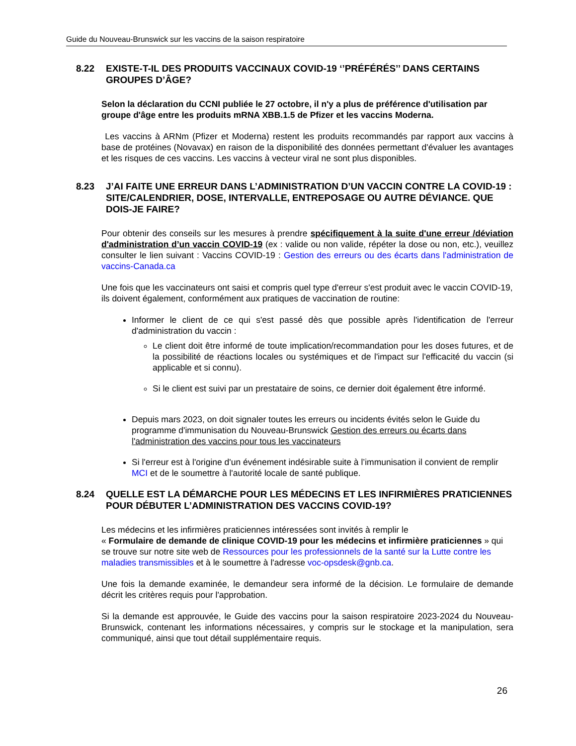Guide du Nouveau-Brunswick sur les vaccins de la saison respiratoire
8.22 EXISTE-T-IL DES PRODUITS VACCINAUX COVID-19 ‘’PRÉFÉRÉS’’ DANS CERTAINS GROUPES D’ÂGE?
Selon la déclaration du CCNI publiée le 27 octobre, il n'y a plus de préférence d'utilisation par groupe d'âge entre les produits mRNA XBB.1.5 de Pfizer et les vaccins Moderna.
Les vaccins à ARNm (Pfizer et Moderna) restent les produits recommandés par rapport aux vaccins à base de protéines (Novavax) en raison de la disponibilité des données permettant d'évaluer les avantages et les risques de ces vaccins. Les vaccins à vecteur viral ne sont plus disponibles.
8.23 J’AI FAITE UNE ERREUR DANS L’ADMINISTRATION D’UN VACCIN CONTRE LA COVID-19 : SITE/CALENDRIER, DOSE, INTERVALLE, ENTREPOSAGE OU AUTRE DÉVIANCE. QUE DOIS-JE FAIRE?
Pour obtenir des conseils sur les mesures à prendre spécifiquement à la suite d'une erreur /déviation d'administration d’un vaccin COVID-19 (ex : valide ou non valide, répéter la dose ou non, etc.), veuillez consulter le lien suivant : Vaccins COVID-19 : Gestion des erreurs ou des écarts dans l'administration de vaccins-Canada.ca
Une fois que les vaccinateurs ont saisi et compris quel type d'erreur s'est produit avec le vaccin COVID-19, ils doivent également, conformément aux pratiques de vaccination de routine:
Informer le client de ce qui s'est passé dès que possible après l'identification de l'erreur d'administration du vaccin :
Le client doit être informé de toute implication/recommandation pour les doses futures, et de la possibilité de réactions locales ou systémiques et de l'impact sur l'efficacité du vaccin (si applicable et si connu).
Si le client est suivi par un prestataire de soins, ce dernier doit également être informé.
Depuis mars 2023, on doit signaler toutes les erreurs ou incidents évités selon le Guide du programme d'immunisation du Nouveau-Brunswick Gestion des erreurs ou écarts dans l'administration des vaccins pour tous les vaccinateurs
Si l'erreur est à l'origine d'un événement indésirable suite à l’immunisation il convient de remplir MCI et de le soumettre à l'autorité locale de santé publique.
8.24 QUELLE EST LA DÉMARCHE POUR LES MÉDECINS ET LES INFIRMIÈRES PRATICIENNES POUR DÉBUTER L’ADMINISTRATION DES VACCINS COVID-19?
Les médecins et les infirmières praticiennes intéressées sont invités à remplir le
« Formulaire de demande de clinique COVID-19 pour les médecins et infirmière praticiennes » qui se trouve sur notre site web de Ressources pour les professionnels de la santé sur la Lutte contre les maladies transmissibles et à le soumettre à l'adresse voc-opsdesk@gnb.ca.
Une fois la demande examinée, le demandeur sera informé de la décision. Le formulaire de demande décrit les critères requis pour l'approbation.
Si la demande est approuvée, le Guide des vaccins pour la saison respiratoire 2023-2024 du Nouveau-Brunswick, contenant les informations nécessaires, y compris sur le stockage et la manipulation, sera communiqué, ainsi que tout détail supplémentaire requis.
26